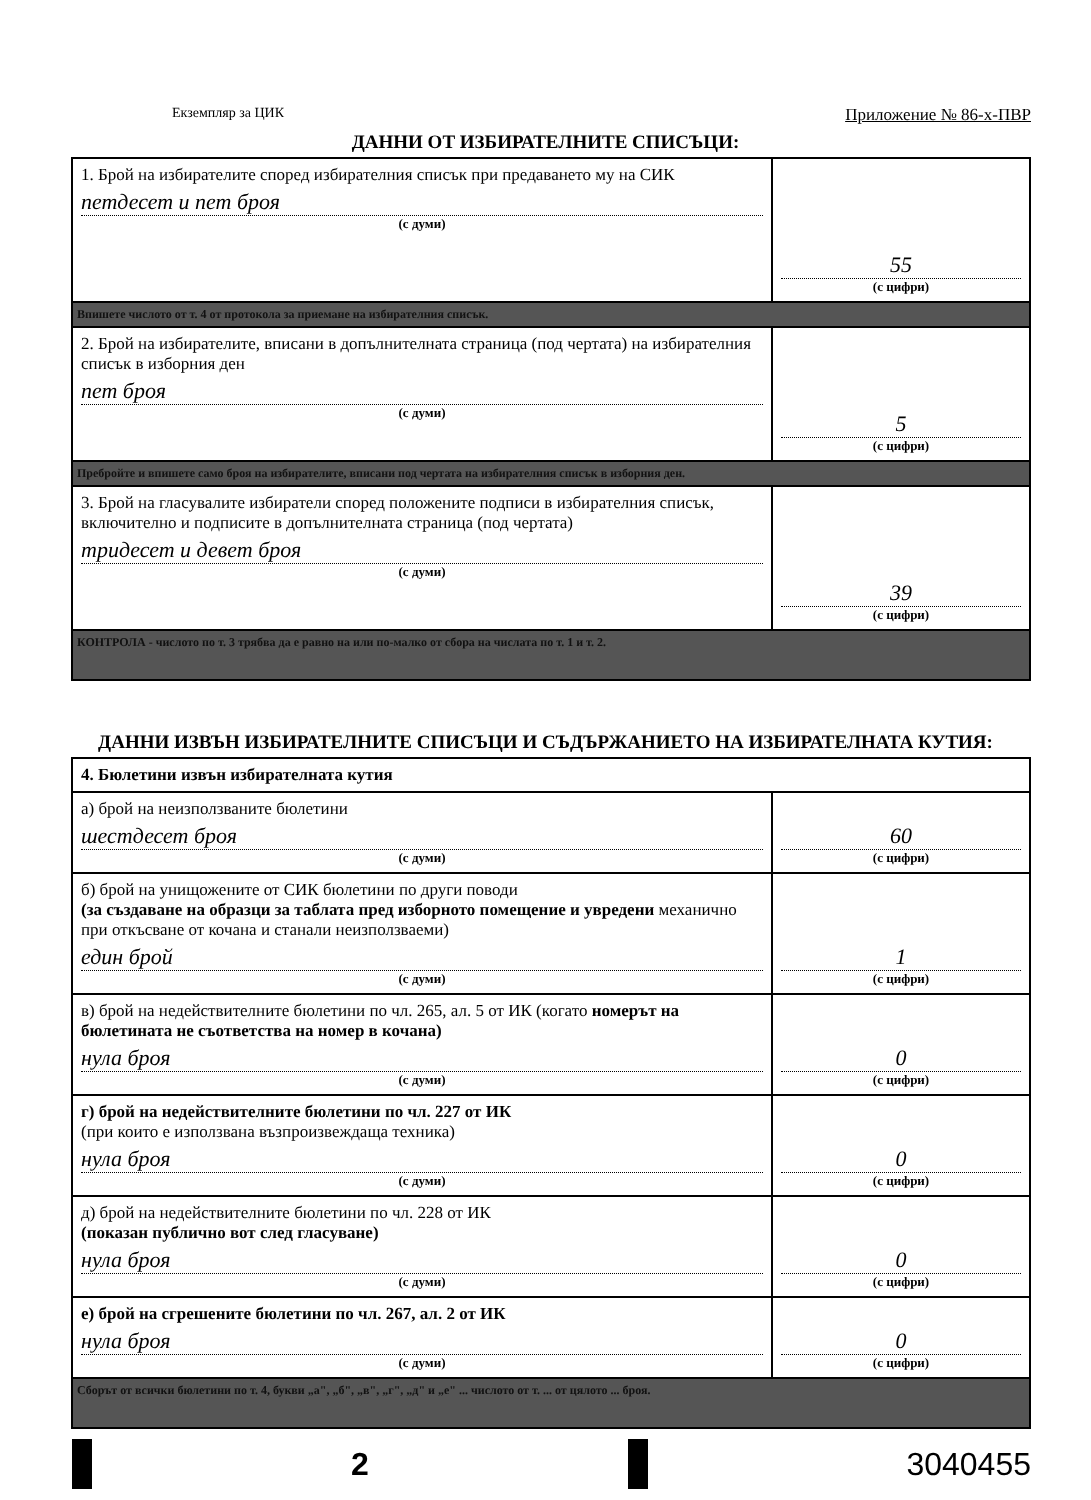Екземпляр за ЦИК Приложение № 86-х-ПВР
ДАННИ ОТ ИЗБИРАТЕЛНИТЕ СПИСЪЦИ:
| 1. Брой на избирателите според избирателния списък при предаването му на СИК петдесет и пет броя (с думи) | 55 (с цифри) |
| Впишете числото от т. 4 от протокола за приемане на избирателния списък. | |
| 2. Брой на избирателите, вписани в допълнителната страница (под чертата) на избирателния списък в изборния ден пет броя (с думи) | 5 (с цифри) |
| Пребройте и впишете само броя на избирателите, вписани под чертата на избирателния списък в изборния ден. | |
| 3. Брой на гласувалите избиратели според положените подписи в избирателния списък, включително и подписите в допълнителната страница (под чертата) тридесет и девет броя (с думи) | 39 (с цифри) |
| КОНТРОЛА - числото по т. 3 трябва да е равно на или по-малко от сбора на числата по т. 1 и т. 2. | |
ДАННИ ИЗВЪН ИЗБИРАТЕЛНИТЕ СПИСЪЦИ И СЪДЪРЖАНИЕТО НА ИЗБИРАТЕЛНАТА КУТИЯ:
| 4. Бюлетини извън избирателната кутия | |
| а) брой на неизползваните бюлетини шестдесет броя (с думи) | 60 (с цифри) |
| б) брой на унищожените от СИК бюлетини по други поводи (за създаване на образци за таблата пред изборното помещение и увредени механично при откъсване от кочана и станали неизползваеми) един брой (с думи) | 1 (с цифри) |
| в) брой на недействителните бюлетини по чл. 265, ал. 5 от ИК (когато номерът на бюлетината не съответства на номер в кочана) нула броя (с думи) | 0 (с цифри) |
| г) брой на недействителните бюлетини по чл. 227 от ИК (при които е използвана възпроизвеждаща техника) нула броя (с думи) | 0 (с цифри) |
| д) брой на недействителните бюлетини по чл. 228 от ИК (показан публично вот след гласуване) нула броя (с думи) | 0 (с цифри) |
| е) брой на сгрешените бюлетини по чл. 267, ал. 2 от ИК нула броя (с думи) | 0 (с цифри) |
| Сборът от всички бюлетини по т. 4, букви „а", „б", „в", „г", „д" и „е" ... числото от т. ... от цялото ... броя. | |
2 3040455